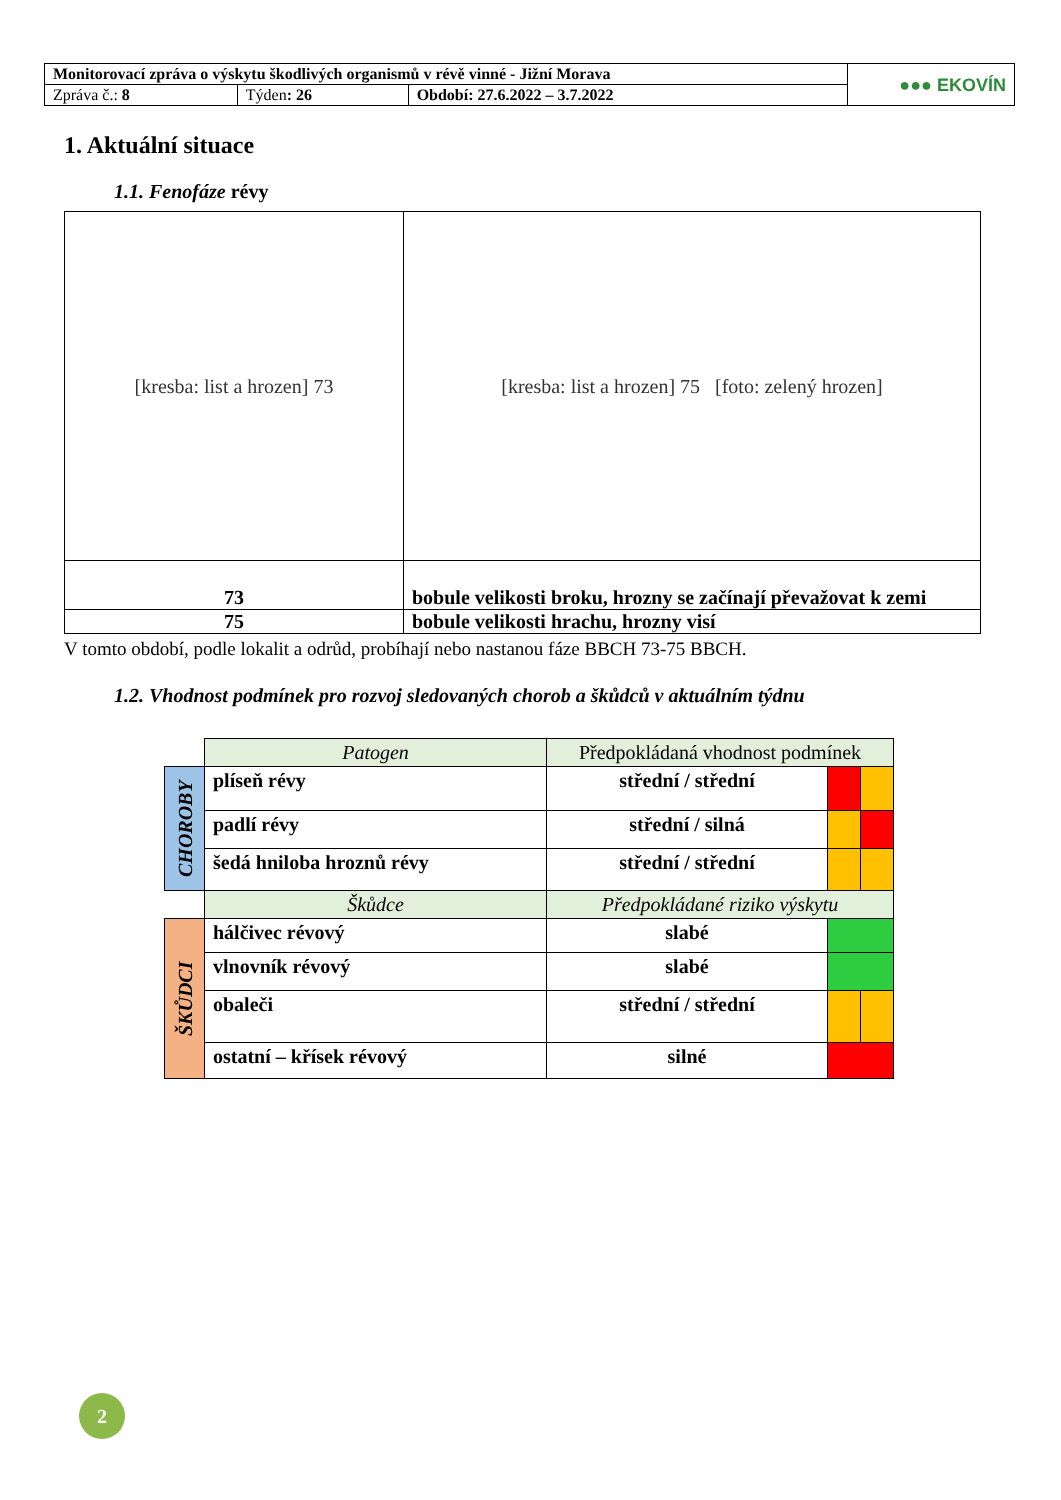| Monitorovací zpráva o výskytu škodlivých organismů v révě vinné - Jižní Morava | | | ●●● EKOVÍN |
| Zpráva č.: 8 | Týden : 26 | Období: 27.6.2022 – 3.7.2022 | |
1. Aktuální situace
1.1. Fenofáze révy
| [kresba: list a hrozen] 73 | [kresba: list a hrozen] 75 [foto: zelený hrozen] |
| 73 | bobule velikosti broku, hrozny se začínají převažovat k zemi |
| 75 | bobule velikosti hrachu, hrozny visí |
V tomto období, podle lokalit a odrůd, probíhají nebo nastanou fáze BBCH 73-75 BBCH.
1.2. Vhodnost podmínek pro rozvoj sledovaných chorob a škůdců v aktuálním týdnu
| | Patogen | Předpokládaná vhodnost podmínek | | |
| CHOROBY | plíseň révy | střední / střední | | |
| | padlí révy | střední / silná | | |
| | šedá hniloba hroznů révy | střední / střední | | |
| | Škůdce | Předpokládané riziko výskytu | | |
| ŠKŮDCI | hálčivec révový | slabé | | |
| | vlnovník révový | slabé | | |
| | obaleči | střední / střední | | |
| | ostatní – křísek révový | silné | | |
2